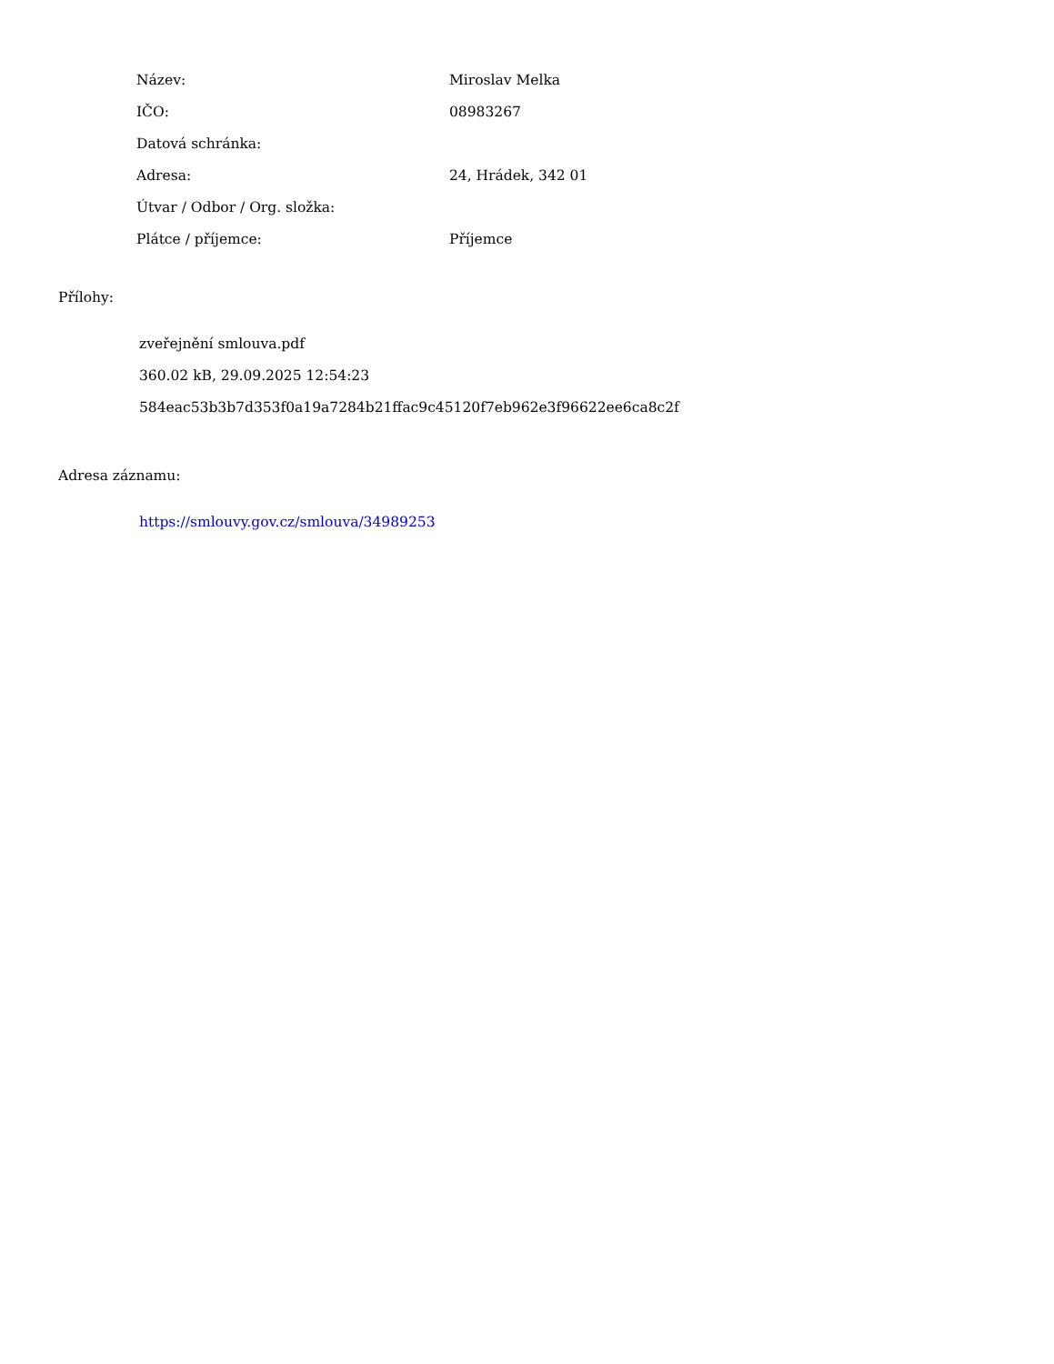| Název: | Miroslav Melka |
| IČO: | 08983267 |
| Datová schránka: | |
| Adresa: | 24, Hrádek, 342 01 |
| Útvar / Odbor / Org. složka: | |
| Plátce / příjemce: | Příjemce |
Přílohy:
zveřejnění smlouva.pdf
360.02 kB, 29.09.2025 12:54:23
584eac53b3b7d353f0a19a7284b21ffac9c45120f7eb962e3f96622ee6ca8c2f
Adresa záznamu:
https://smlouvy.gov.cz/smlouva/34989253